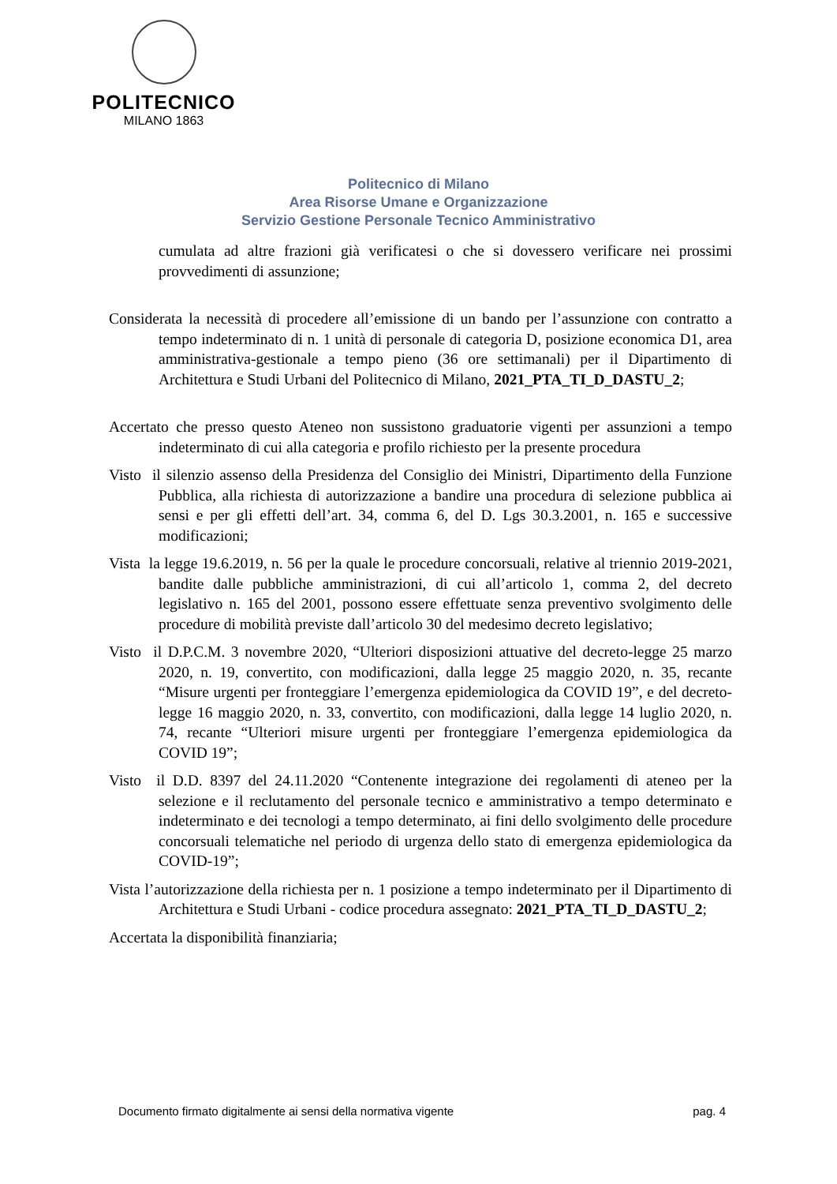POLITECNICO
MILANO 1863
Politecnico di Milano
Area Risorse Umane e Organizzazione
Servizio Gestione Personale Tecnico Amministrativo
cumulata ad altre frazioni già verificatesi o che si dovessero verificare nei prossimi provvedimenti di assunzione;
Considerata la necessità di procedere all’emissione di un bando per l’assunzione con contratto a tempo indeterminato di n. 1 unità di personale di categoria D, posizione economica D1, area amministrativa-gestionale a tempo pieno (36 ore settimanali) per il Dipartimento di Architettura e Studi Urbani del Politecnico di Milano, 2021_PTA_TI_D_DASTU_2;
Accertato che presso questo Ateneo non sussistono graduatorie vigenti per assunzioni a tempo indeterminato di cui alla categoria e profilo richiesto per la presente procedura
Visto il silenzio assenso della Presidenza del Consiglio dei Ministri, Dipartimento della Funzione Pubblica, alla richiesta di autorizzazione a bandire una procedura di selezione pubblica ai sensi e per gli effetti dell’art. 34, comma 6, del D. Lgs 30.3.2001, n. 165 e successive modificazioni;
Vista la legge 19.6.2019, n. 56 per la quale le procedure concorsuali, relative al triennio 2019-2021, bandite dalle pubbliche amministrazioni, di cui all’articolo 1, comma 2, del decreto legislativo n. 165 del 2001, possono essere effettuate senza preventivo svolgimento delle procedure di mobilità previste dall’articolo 30 del medesimo decreto legislativo;
Visto il D.P.C.M. 3 novembre 2020, “Ulteriori disposizioni attuative del decreto-legge 25 marzo 2020, n. 19, convertito, con modificazioni, dalla legge 25 maggio 2020, n. 35, recante “Misure urgenti per fronteggiare l’emergenza epidemiologica da COVID 19”, e del decreto-legge 16 maggio 2020, n. 33, convertito, con modificazioni, dalla legge 14 luglio 2020, n. 74, recante “Ulteriori misure urgenti per fronteggiare l’emergenza epidemiologica da COVID 19”;
Visto il D.D. 8397 del 24.11.2020 “Contenente integrazione dei regolamenti di ateneo per la selezione e il reclutamento del personale tecnico e amministrativo a tempo determinato e indeterminato e dei tecnologi a tempo determinato, ai fini dello svolgimento delle procedure concorsuali telematiche nel periodo di urgenza dello stato di emergenza epidemiologica da COVID-19”;
Vista l’autorizzazione della richiesta per n. 1 posizione a tempo indeterminato per il Dipartimento di Architettura e Studi Urbani - codice procedura assegnato: 2021_PTA_TI_D_DASTU_2;
Accertata la disponibilità finanziaria;
Documento firmato digitalmente ai sensi della normativa vigente pag. 4